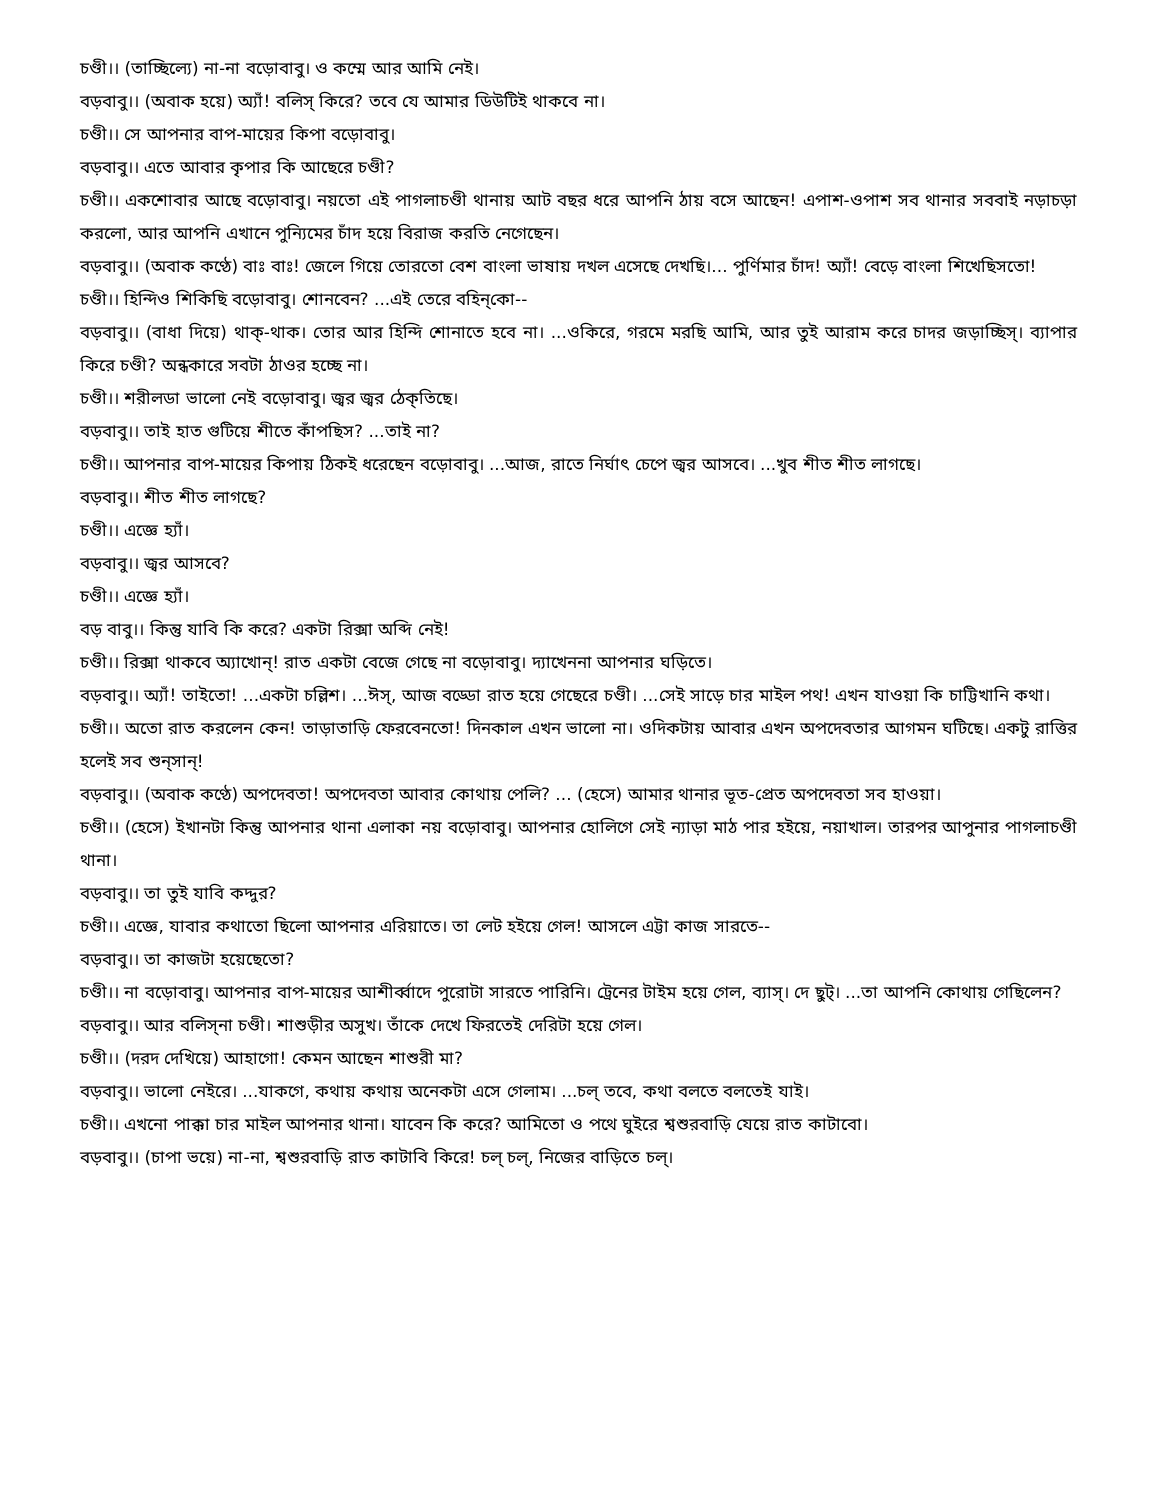চণ্ডী।। (তাচ্ছিল্যে) না-না বড়োবাবু। ও কম্মে আর আমি নেই।
বড়বাবু।। (অবাক হয়ে) অ্যাঁ! বলিস্ কিরে? তবে যে আমার ডিউটিই থাকবে না।
চণ্ডী।। সে আপনার বাপ-মায়ের কিপা বড়োবাবু।
বড়বাবু।। এতে আবার কৃপার কি আছেরে চণ্ডী?
চণ্ডী।। একশোবার আছে বড়োবাবু। নয়তো এই পাগলাচণ্ডী থানায় আট বছর ধরে আপনি ঠায় বসে আছেন! এপাশ-ওপাশ সব থানার সববাই নড়াচড়া করলো, আর আপনি এখানে পুন্যিমের চাঁদ হয়ে বিরাজ করতি নেগেছেন।
বড়বাবু।। (অবাক কণ্ঠে) বাঃ বাঃ! জেলে গিয়ে তোরতো বেশ বাংলা ভাষায় দখল এসেছে দেখছি।... পুর্ণিমার চাঁদ! অ্যাঁ! বেড়ে বাংলা শিখেছিসতো!
চণ্ডী।। হিন্দিও শিকিছি বড়োবাবু। শোনবেন? ...এই তেরে বহিন্‌কো--
বড়বাবু।। (বাধা দিয়ে) থাক্-থাক। তোর আর হিন্দি শোনাতে হবে না। ...ওকিরে, গরমে মরছি আমি, আর তুই আরাম করে চাদর জড়াচ্ছিস্। ব্যাপার কিরে চণ্ডী? অন্ধকারে সবটা ঠাওর হচ্ছে না।
চণ্ডী।। শরীলডা ভালো নেই বড়োবাবু। জ্বর জ্বর ঠেক্‌তিছে।
বড়বাবু।। তাই হাত গুটিয়ে শীতে কাঁপছিস? ...তাই না?
চণ্ডী।। আপনার বাপ-মায়ের কিপায় ঠিকই ধরেছেন বড়োবাবু। ...আজ, রাতে নির্ঘাৎ চেপে জ্বর আসবে। ...খুব শীত শীত লাগছে।
বড়বাবু।। শীত শীত লাগছে?
চণ্ডী।। এজ্ঞে হ্যাঁ।
বড়বাবু।। জ্বর আসবে?
চণ্ডী।। এজ্ঞে হ্যাঁ।
বড় বাবু।। কিন্তু যাবি কি করে? একটা রিক্সা অব্দি নেই!
চণ্ডী।। রিক্সা থাকবে অ্যাখোন্! রাত একটা বেজে গেছে না বড়োবাবু। দ্যাখেননা আপনার ঘড়িতে।
বড়বাবু।। অ্যাঁ! তাইতো! ...একটা চল্লিশ। ...ঈস্, আজ বড্ডো রাত হয়ে গেছেরে চণ্ডী। ...সেই সাড়ে চার মাইল পথ! এখন যাওয়া কি চাট্টিখানি কথা।
চণ্ডী।। অতো রাত করলেন কেন! তাড়াতাড়ি ফেরবেনতো! দিনকাল এখন ভালো না। ওদিকটায় আবার এখন অপদেবতার আগমন ঘটিছে। একটু রাত্তির হলেই সব শুন্‌সান্!
বড়বাবু।। (অবাক কণ্ঠে) অপদেবতা! অপদেবতা আবার কোথায় পেলি? ... (হেসে) আমার থানার ভূত-প্রেত অপদেবতা সব হাওয়া।
চণ্ডী।। (হেসে) ইখানটা কিন্তু আপনার থানা এলাকা নয় বড়োবাবু। আপনার হোলিগে সেই ন্যাড়া মাঠ পার হইয়ে, নয়াখাল। তারপর আপুনার পাগলাচণ্ডী থানা।
বড়বাবু।। তা তুই যাবি কদ্দুর?
চণ্ডী।। এজ্ঞে, যাবার কথাতো ছিলো আপনার এরিয়াতে। তা লেট হইয়ে গেল! আসলে এট্টা কাজ সারতে--
বড়বাবু।। তা কাজটা হয়েছেতো?
চণ্ডী।। না বড়োবাবু। আপনার বাপ-মায়ের আশীর্ব্বাদে পুরোটা সারতে পারিনি। ট্রেনের টাইম হয়ে গেল, ব্যাস্। দে ছুট্। ...তা আপনি কোথায় গেছিলেন?
বড়বাবু।। আর বলিস্‌না চণ্ডী। শাশুড়ীর অসুখ। তাঁকে দেখে ফিরতেই দেরিটা হয়ে গেল।
চণ্ডী।। (দরদ দেখিয়ে) আহাগো! কেমন আছেন শাশুরী মা?
বড়বাবু।। ভালো নেইরে। ...যাকগে, কথায় কথায় অনেকটা এসে গেলাম। ...চল্ তবে, কথা বলতে বলতেই যাই।
চণ্ডী।। এখনো পাক্কা চার মাইল আপনার থানা। যাবেন কি করে? আমিতো ও পথে ঘুইরে শ্বশুরবাড়ি যেয়ে রাত কাটাবো।
বড়বাবু।। (চাপা ভয়ে) না-না, শ্বশুরবাড়ি রাত কাটাবি কিরে! চল্ চল্, নিজের বাড়িতে চল্।